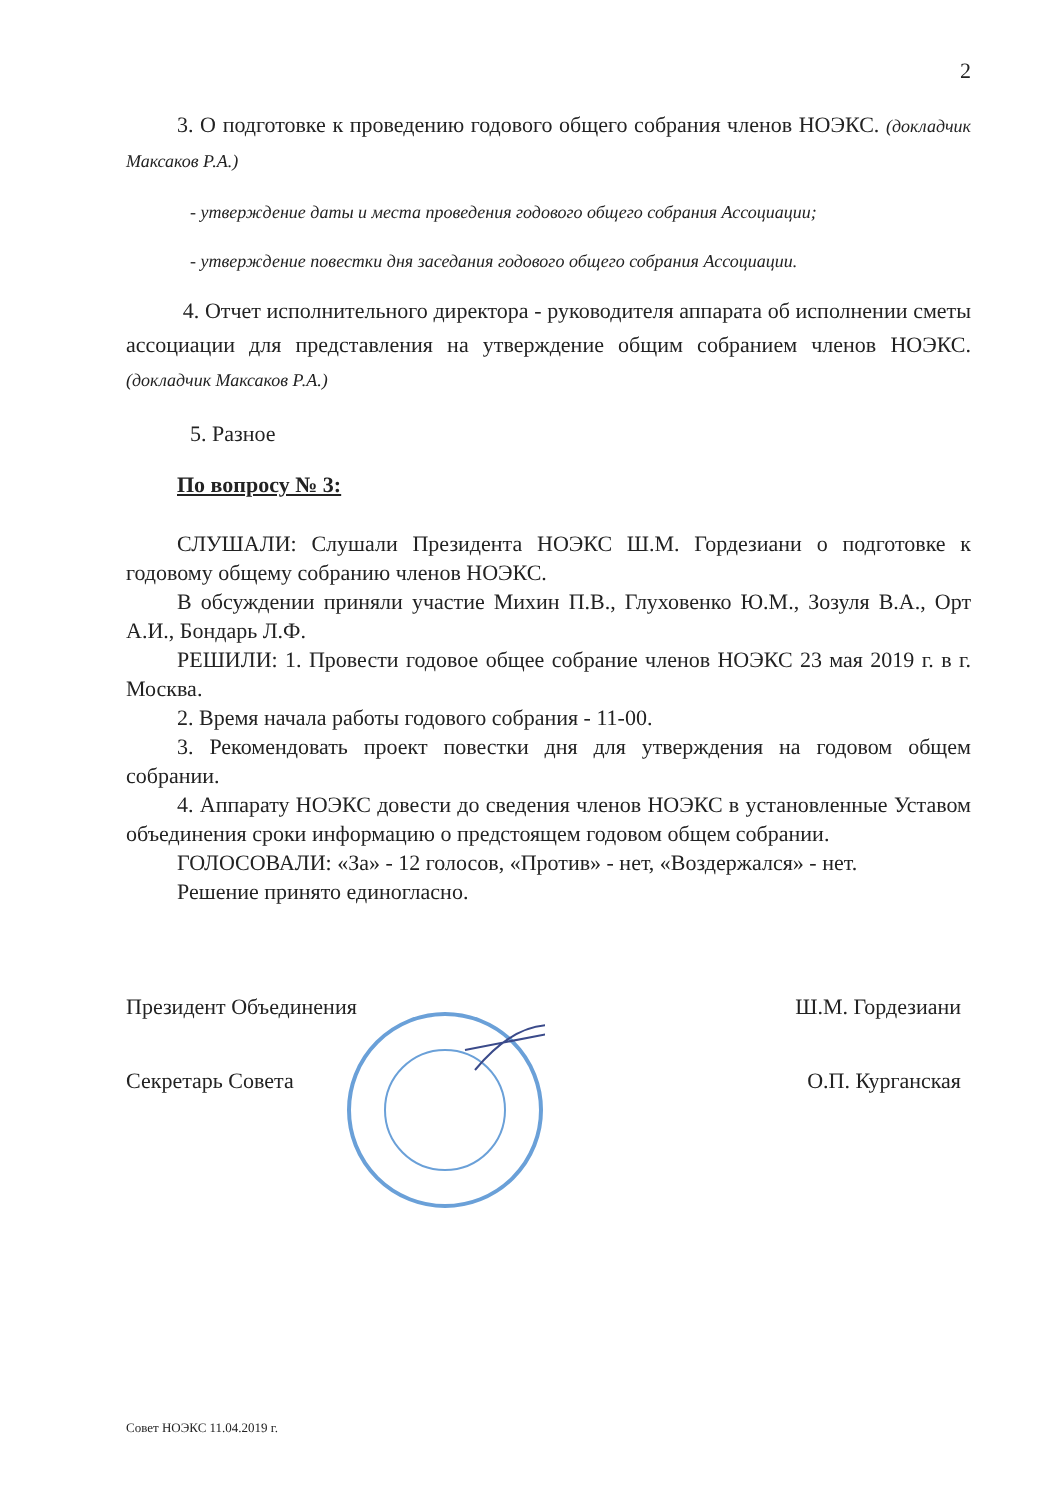2
3. О подготовке к проведению годового общего собрания членов НОЭКС. (докладчик Максаков Р.А.)
- утверждение даты и места проведения годового общего собрания Ассоциации;
- утверждение повестки дня заседания годового общего собрания Ассоциации.
4. Отчет исполнительного директора - руководителя аппарата об исполнении сметы ассоциации для представления на утверждение общим собранием членов НОЭКС. (докладчик Максаков Р.А.)
5. Разное
По вопросу № 3:
СЛУШАЛИ: Слушали Президента НОЭКС Ш.М. Гордезиани о подготовке к годовому общему собранию членов НОЭКС.
В обсуждении приняли участие Михин П.В., Глуховенко Ю.М., Зозуля В.А., Орт А.И., Бондарь Л.Ф.
РЕШИЛИ: 1. Провести годовое общее собрание членов НОЭКС 23 мая 2019 г. в г. Москва.
2. Время начала работы годового собрания - 11-00.
3. Рекомендовать проект повестки дня для утверждения на годовом общем собрании.
4. Аппарату НОЭКС довести до сведения членов НОЭКС в установленные Уставом объединения сроки информацию о предстоящем годовом общем собрании.
ГОЛОСОВАЛИ: «За» - 12 голосов, «Против» - нет, «Воздержался» - нет.
Решение принято единогласно.
Президент Объединения Ш.М. Гордезиани
Секретарь Совета О.П. Курганская
Совет НОЭКС 11.04.2019 г.